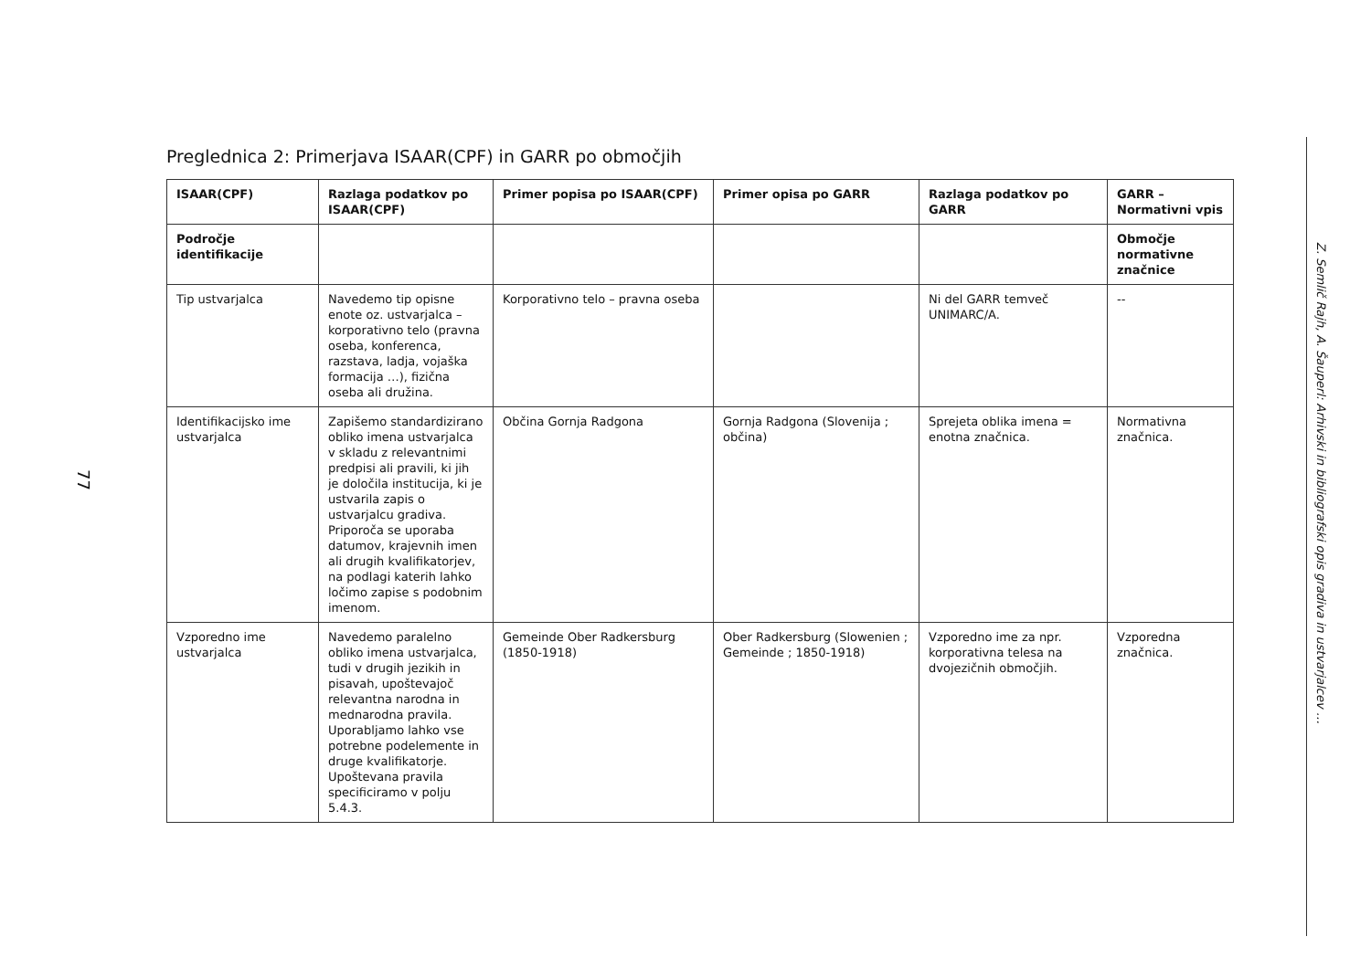77
Preglednica 2: Primerjava ISAAR(CPF) in GARR po območjih
| ISAAR(CPF) | Razlaga podatkov po ISAAR(CPF) | Primer popisa po ISAAR(CPF) | Primer opisa po GARR | Razlaga podatkov po GARR | GARR – Normativni vpis |
| --- | --- | --- | --- | --- | --- |
| Področje identifikacije | | | | | Območje normativne značnice |
| Tip ustvarjalca | Navedemo tip opisne enote oz. ustvarjalca – korporativno telo (pravna oseba, konferenca, razstava, ladja, vojaška formacija …), fizična oseba ali družina. | Korporativno telo – pravna oseba | | Ni del GARR temveč UNIMARC/A. | -- |
| Identifikacijsko ime ustvarjalca | Zapišemo standardizirano obliko imena ustvarjalca v skladu z relevantnimi predpisi ali pravili, ki jih je določila institucija, ki je ustvarila zapis o ustvarjalcu gradiva. Priporoča se uporaba datumov, krajevnih imen ali drugih kvalifikatorjev, na podlagi katerih lahko ločimo zapise s podobnim imenom. | Občina Gornja Radgona | Gornja Radgona (Slovenija ; občina) | Sprejeta oblika imena = enotna značnica. | Normativna značnica. |
| Vzporedno ime ustvarjalca | Navedemo paralelno obliko imena ustvarjalca, tudi v drugih jezikih in pisavah, upoštevajoč relevantna narodna in mednarodna pravila. Uporabljamo lahko vse potrebne podelemente in druge kvalifikatorje. Upoštevana pravila specificiramo v polju 5.4.3. | Gemeinde Ober Radkersburg (1850-1918) | Ober Radkersburg (Slowenien ; Gemeinde ; 1850-1918) | Vzporedno ime za npr. korporativna telesa na dvojezičnih območjih. | Vzporedna značnica. |
Z. Semlič Rajh, A. Šauperl: Arhivski in bibliografski opis gradiva in ustvarjalcev …